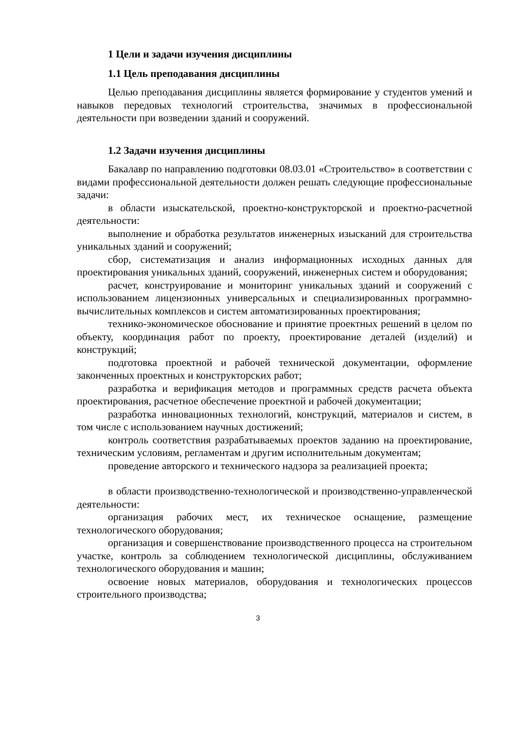1 Цели и задачи изучения дисциплины
1.1 Цель преподавания дисциплины
Целью преподавания дисциплины является формирование у студентов умений и навыков передовых технологий строительства, значимых в профессиональной деятельности при возведении зданий и сооружений.
1.2 Задачи изучения дисциплины
Бакалавр по направлению подготовки 08.03.01 «Строительство» в соответствии с видами профессиональной деятельности должен решать следующие профессиональные задачи:
в области изыскательской, проектно-конструкторской и проектно-расчетной деятельности:
выполнение и обработка результатов инженерных изысканий для строительства уникальных зданий и сооружений;
сбор, систематизация и анализ информационных исходных данных для проектирования уникальных зданий, сооружений, инженерных систем и оборудования;
расчет, конструирование и мониторинг уникальных зданий и сооружений с использованием лицензионных универсальных и специализированных программно-вычислительных комплексов и систем автоматизированных проектирования;
технико-экономическое обоснование и принятие проектных решений в целом по объекту, координация работ по проекту, проектирование деталей (изделий) и конструкций;
подготовка проектной и рабочей технической документации, оформление законченных проектных и конструкторских работ;
разработка и верификация методов и программных средств расчета объекта проектирования, расчетное обеспечение проектной и рабочей документации;
разработка инновационных технологий, конструкций, материалов и систем, в том числе с использованием научных достижений;
контроль соответствия разрабатываемых проектов заданию на проектирование, техническим условиям, регламентам и другим исполнительным документам;
проведение авторского и технического надзора за реализацией проекта;
в области производственно-технологической и производственно-управленческой деятельности:
организация рабочих мест, их техническое оснащение, размещение технологического оборудования;
организация и совершенствование производственного процесса на строительном участке, контроль за соблюдением технологической дисциплины, обслуживанием технологического оборудования и машин;
освоение новых материалов, оборудования и технологических процессов строительного производства;
3